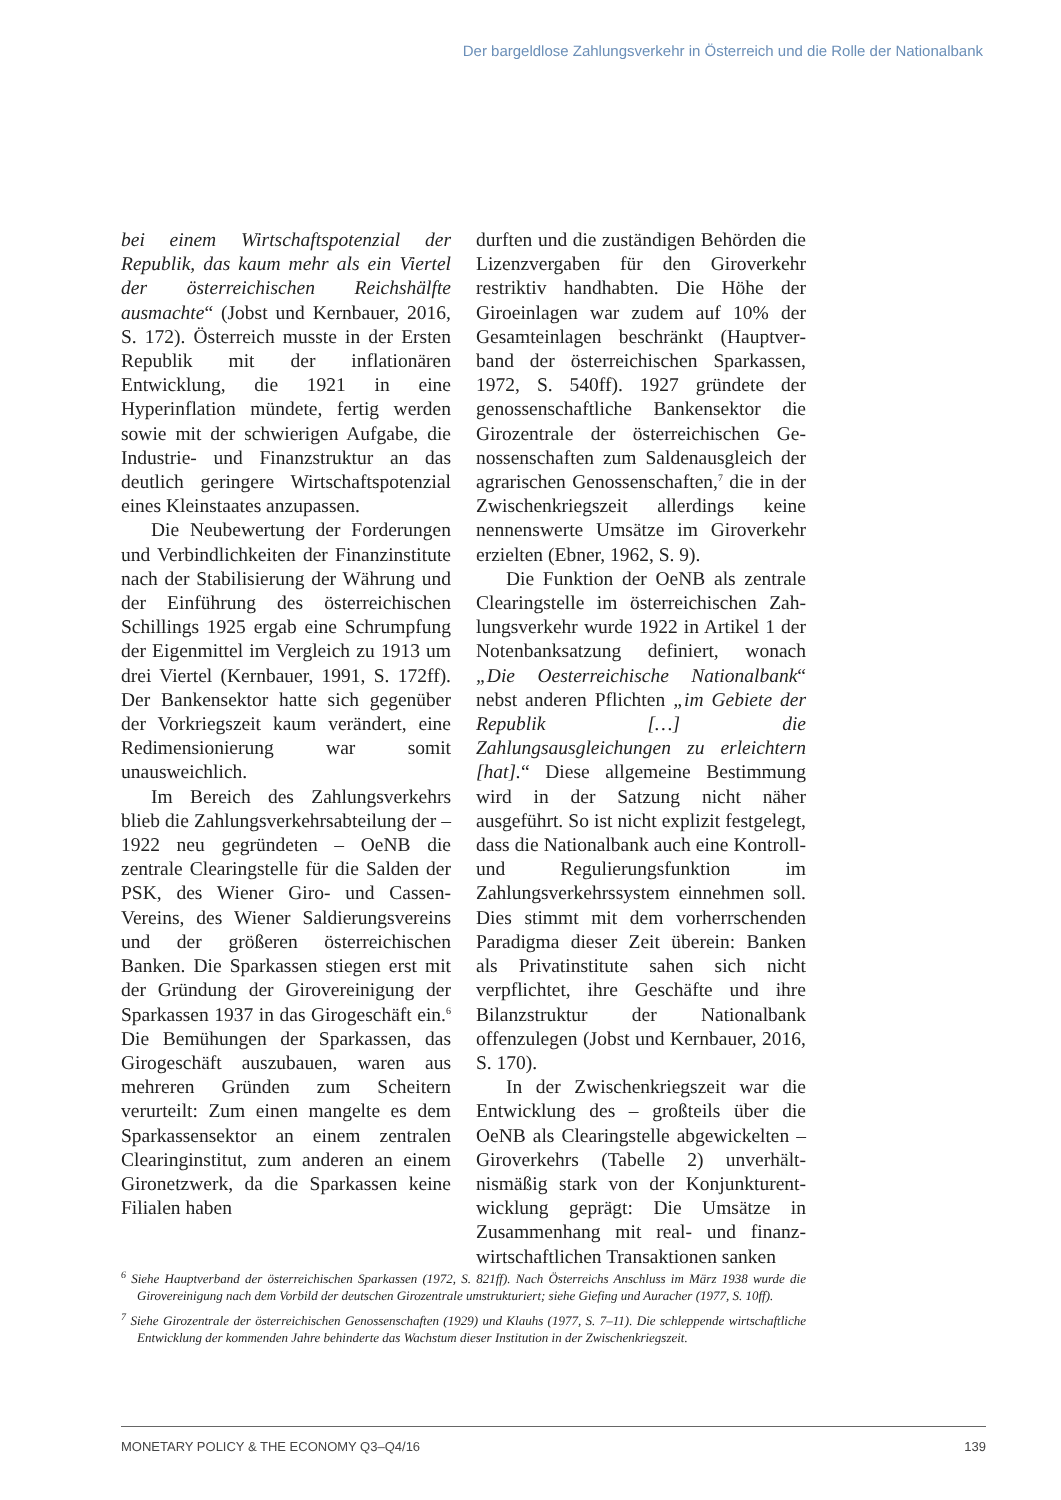Der bargeldlose Zahlungsverkehr in Österreich und die Rolle der Nationalbank
bei einem Wirtschaftspotenzial der Repub­lik, das kaum mehr als ein Viertel der österreichischen Reichshälfte ausmachte“ (Jobst und Kernbauer, 2016, S. 172). Österreich musste in der Ersten Repu­blik mit der inflationären Entwicklung, die 1921 in eine Hyperinflation mün­dete, fertig werden sowie mit der schwierigen Aufgabe, die Industrie- und Finanzstruktur an das deutlich geringere Wirtschaftspotenzial eines Kleinstaates anzupassen.
Die Neubewertung der Forderun­gen und Verbindlichkeiten der Finanz­institute nach der Stabilisierung der Währung und der Einführung des österreichischen Schillings 1925 ergab eine Schrumpfung der Eigenmittel im Vergleich zu 1913 um drei Viertel (Kernbauer, 1991, S. 172ff). Der Ban­kensektor hatte sich gegenüber der Vor­kriegszeit kaum verändert, eine Redi­mensionierung war somit unausweich­lich.
Im Bereich des Zahlungsverkehrs blieb die Zahlungsverkehrsabteilung der – 1922 neu gegründeten – OeNB die zentrale Clearingstelle für die Sal­den der PSK, des Wiener Giro- und Cassen-Vereins, des Wiener Saldie­rungsvereins und der größeren öster­reichischen Banken. Die Sparkassen stiegen erst mit der Gründung der Girovereinigung der Sparkassen 1937 in das Girogeschäft ein.<sup>6</sup> Die Bemühun­gen der Sparkassen, das Girogeschäft auszubauen, waren aus mehreren Grün­den zum Scheitern verurteilt: Zum einen mangelte es dem Sparkassensektor an einem zentralen Clearinginstitut, zum anderen an einem Gironetzwerk, da die Sparkassen keine Filialen haben
durften und die zuständigen Behörden die Lizenzvergaben für den Giroverkehr restriktiv handhabten. Die Höhe der Giroeinlagen war zudem auf 10% der Gesamteinlagen beschränkt (Hauptver­band der österreichischen Sparkassen, 1972, S. 540ff). 1927 gründete der genossenschaftliche Bankensektor die Girozentrale der österreichischen Ge­nossenschaften zum Saldenausgleich der agrarischen Genossenschaften,<sup>7</sup> die in der Zwischenkriegszeit allerdings keine nennenswerte Umsätze im Giroverkehr erzielten (Ebner, 1962, S. 9).
Die Funktion der OeNB als zentrale Clearingstelle im österreichischen Zah­lungsverkehr wurde 1922 in Artikel 1 der Notenbanksatzung definiert, wo­nach „Die Oesterreichische Nationalbank“ nebst anderen Pflichten „im Gebiete der Republik […] die Zahlungsausgleichungen zu erleichtern [hat].“ Diese allgemeine Bestimmung wird in der Satzung nicht näher ausgeführt. So ist nicht expli­zit festgelegt, dass die Nationalbank auch eine Kontroll- und Regulierungs­funktion im Zahlungsverkehrssystem einnehmen soll. Dies stimmt mit dem vorherrschenden Paradigma dieser Zeit überein: Banken als Privatinsti­tute sahen sich nicht verpflichtet, ihre Geschäfte und ihre Bilanzstruktur der Nationalbank offenzulegen (Jobst und Kernbauer, 2016, S. 170).
In der Zwischenkriegszeit war die Entwicklung des – großteils über die OeNB als Clearingstelle abgewickelten – Giroverkehrs (Tabelle 2) unverhält­nismäßig stark von der Konjunkturent­wicklung geprägt: Die Umsätze in Zusammenhang mit real- und finanz­wirtschaftlichen Transaktionen sanken
<sup>6</sup> Siehe Hauptverband der österreichischen Sparkassen (1972, S. 821ff). Nach Österreichs Anschluss im März 1938 wurde die Girovereinigung nach dem Vorbild der deutschen Girozentrale umstrukturiert; siehe Giefing und Auracher (1977, S. 10ff).
<sup>7</sup> Siehe Girozentrale der österreichischen Genossenschaften (1929) und Klauhs (1977, S. 7–11). Die schleppende wirtschaftliche Entwicklung der kommenden Jahre behinderte das Wachstum dieser Institution in der Zwischen­kriegszeit.
MONETARY POLICY & THE ECONOMY Q3–Q4/16 139